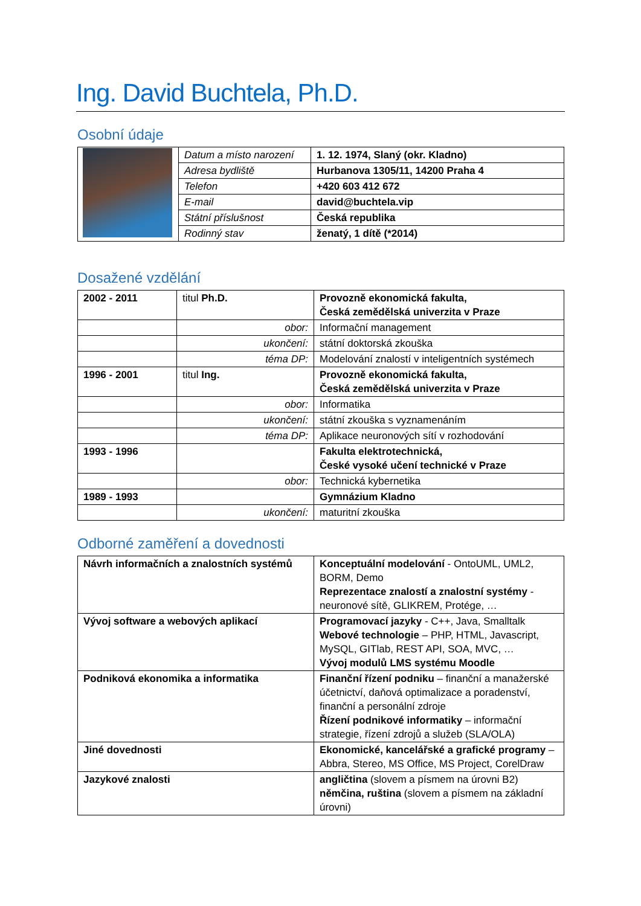Ing. David Buchtela, Ph.D.
Osobní údaje
| | Datum a místo narození | 1. 12. 1974, Slaný (okr. Kladno) |
| | Adresa bydliště | Hurbanova 1305/11, 14200 Praha 4 |
| | Telefon | +420 603 412 672 |
| | E-mail | david@buchtela.vip |
| | Státní příslušnost | Česká republika |
| | Rodinný stav | ženatý, 1 dítě (*2014) |
Dosažené vzdělání
| 2002 - 2011 | titul Ph.D. | Provozně ekonomická fakulta, Česká zemědělská univerzita v Praze |
| | obor: | Informační management |
| | ukončení: | státní doktorská zkouška |
| | téma DP: | Modelování znalostí v inteligentních systémech |
| 1996 - 2001 | titul Ing. | Provozně ekonomická fakulta, Česká zemědělská univerzita v Praze |
| | obor: | Informatika |
| | ukončení: | státní zkouška s vyznamenáním |
| | téma DP: | Aplikace neuronových sítí v rozhodování |
| 1993 - 1996 | | Fakulta elektrotechnická, České vysoké učení technické v Praze |
| | obor: | Technická kybernetika |
| 1989 - 1993 | | Gymnázium Kladno |
| | ukončení: | maturitní zkouška |
Odborné zaměření a dovednosti
| Návrh informačních a znalostních systémů | Konceptuální modelování - OntoUML, UML2, BORM, Demo Reprezentace znalostí a znalostní systémy - neuronové sítě, GLIKREM, Protége, … |
| Vývoj software a webových aplikací | Programovací jazyky - C++, Java, Smalltalk Webové technologie – PHP, HTML, Javascript, MySQL, GITlab, REST API, SOA, MVC, … Vývoj modulů LMS systému Moodle |
| Podniková ekonomika a informatika | Finanční řízení podniku – finanční a manažerské účetnictví, daňová optimalizace a poradenství, finanční a personální zdroje Řízení podnikové informatiky – informační strategie, řízení zdrojů a služeb (SLA/OLA) |
| Jiné dovednosti | Ekonomické, kancelářské a grafické programy – Abbra, Stereo, MS Office, MS Project, CorelDraw |
| Jazykové znalosti | angličtina (slovem a písmem na úrovni B2) němčina, ruština (slovem a písmem na základní úrovni) |